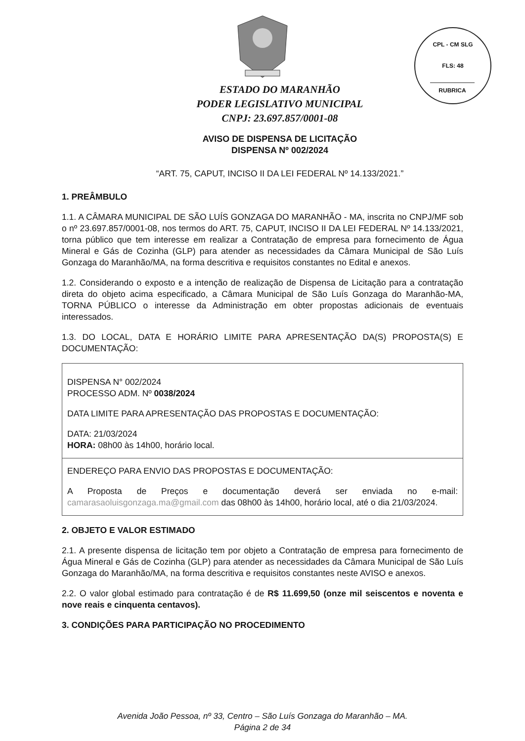CPL - CM SLG
FLS: 48
RUBRICA
ESTADO DO MARANHÃO
PODER LEGISLATIVO MUNICIPAL
CNPJ: 23.697.857/0001-08
AVISO DE DISPENSA DE LICITAÇÃO
DISPENSA Nº 002/2024
“ART. 75, CAPUT, INCISO II DA LEI FEDERAL Nº 14.133/2021.”
1. PREÂMBULO
1.1. A CÂMARA MUNICIPAL DE SÃO LUÍS GONZAGA DO MARANHÃO - MA, inscrita no CNPJ/MF sob o nº 23.697.857/0001-08, nos termos do ART. 75, CAPUT, INCISO II DA LEI FEDERAL Nº 14.133/2021, torna público que tem interesse em realizar a Contratação de empresa para fornecimento de Água Mineral e Gás de Cozinha (GLP) para atender as necessidades da Câmara Municipal de São Luís Gonzaga do Maranhão/MA, na forma descritiva e requisitos constantes no Edital e anexos.
1.2. Considerando o exposto e a intenção de realização de Dispensa de Licitação para a contratação direta do objeto acima especificado, a Câmara Municipal de São Luís Gonzaga do Maranhão-MA, TORNA PÚBLICO o interesse da Administração em obter propostas adicionais de eventuais interessados.
1.3. DO LOCAL, DATA E HORÁRIO LIMITE PARA APRESENTAÇÃO DA(S) PROPOSTA(S) E DOCUMENTAÇÃO:
| DISPENSA N° 002/2024 PROCESSO ADM. Nº 0038/2024 DATA LIMITE PARA APRESENTAÇÃO DAS PROPOSTAS E DOCUMENTAÇÃO: DATA: 21/03/2024 HORA: 08h00 às 14h00, horário local. |
| ENDEREÇO PARA ENVIO DAS PROPOSTAS E DOCUMENTAÇÃO: A Proposta de Preços e documentação deverá ser enviada no e-mail: camarasaoluisgonzaga.ma@gmail.com das 08h00 às 14h00, horário local, até o dia 21/03/2024. |
2. OBJETO E VALOR ESTIMADO
2.1. A presente dispensa de licitação tem por objeto a Contratação de empresa para fornecimento de Água Mineral e Gás de Cozinha (GLP) para atender as necessidades da Câmara Municipal de São Luís Gonzaga do Maranhão/MA, na forma descritiva e requisitos constantes neste AVISO e anexos.
2.2. O valor global estimado para contratação é de R$ 11.699,50 (onze mil seiscentos e noventa e nove reais e cinquenta centavos).
3. CONDIÇÕES PARA PARTICIPAÇÃO NO PROCEDIMENTO
Avenida João Pessoa, nº 33, Centro – São Luís Gonzaga do Maranhão – MA.
Página 2 de 34